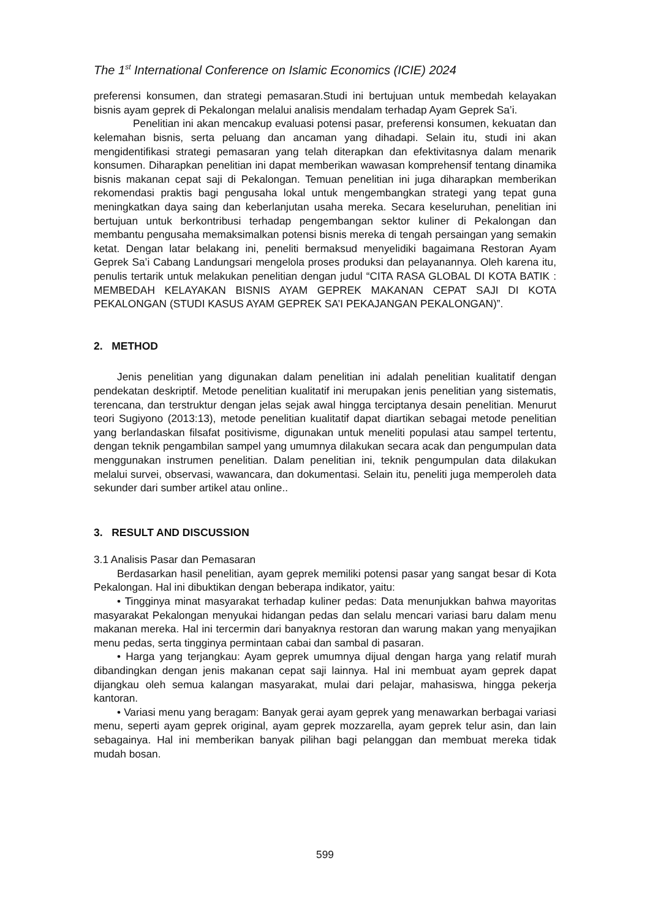The 1<sup>st</sup> International Conference on Islamic Economics (ICIE) 2024
preferensi konsumen, dan strategi pemasaran.Studi ini bertujuan untuk membedah kelayakan bisnis ayam geprek di Pekalongan melalui analisis mendalam terhadap Ayam Geprek Sa’i.
Penelitian ini akan mencakup evaluasi potensi pasar, preferensi konsumen, kekuatan dan kelemahan bisnis, serta peluang dan ancaman yang dihadapi. Selain itu, studi ini akan mengidentifikasi strategi pemasaran yang telah diterapkan dan efektivitasnya dalam menarik konsumen. Diharapkan penelitian ini dapat memberikan wawasan komprehensif tentang dinamika bisnis makanan cepat saji di Pekalongan. Temuan penelitian ini juga diharapkan memberikan rekomendasi praktis bagi pengusaha lokal untuk mengembangkan strategi yang tepat guna meningkatkan daya saing dan keberlanjutan usaha mereka. Secara keseluruhan, penelitian ini bertujuan untuk berkontribusi terhadap pengembangan sektor kuliner di Pekalongan dan membantu pengusaha memaksimalkan potensi bisnis mereka di tengah persaingan yang semakin ketat. Dengan latar belakang ini, peneliti bermaksud menyelidiki bagaimana Restoran Ayam Geprek Sa’i Cabang Landungsari mengelola proses produksi dan pelayanannya. Oleh karena itu, penulis tertarik untuk melakukan penelitian dengan judul “CITA RASA GLOBAL DI KOTA BATIK : MEMBEDAH KELAYAKAN BISNIS AYAM GEPREK MAKANAN CEPAT SAJI DI KOTA PEKALONGAN (STUDI KASUS AYAM GEPREK SA’I PEKAJANGAN PEKALONGAN)”.
2. METHOD
Jenis penelitian yang digunakan dalam penelitian ini adalah penelitian kualitatif dengan pendekatan deskriptif. Metode penelitian kualitatif ini merupakan jenis penelitian yang sistematis, terencana, dan terstruktur dengan jelas sejak awal hingga terciptanya desain penelitian. Menurut teori Sugiyono (2013:13), metode penelitian kualitatif dapat diartikan sebagai metode penelitian yang berlandaskan filsafat positivisme, digunakan untuk meneliti populasi atau sampel tertentu, dengan teknik pengambilan sampel yang umumnya dilakukan secara acak dan pengumpulan data menggunakan instrumen penelitian. Dalam penelitian ini, teknik pengumpulan data dilakukan melalui survei, observasi, wawancara, dan dokumentasi. Selain itu, peneliti juga memperoleh data sekunder dari sumber artikel atau online..
3. RESULT AND DISCUSSION
3.1 Analisis Pasar dan Pemasaran
Berdasarkan hasil penelitian, ayam geprek memiliki potensi pasar yang sangat besar di Kota Pekalongan. Hal ini dibuktikan dengan beberapa indikator, yaitu:
• Tingginya minat masyarakat terhadap kuliner pedas: Data menunjukkan bahwa mayoritas masyarakat Pekalongan menyukai hidangan pedas dan selalu mencari variasi baru dalam menu makanan mereka. Hal ini tercermin dari banyaknya restoran dan warung makan yang menyajikan menu pedas, serta tingginya permintaan cabai dan sambal di pasaran.
• Harga yang terjangkau: Ayam geprek umumnya dijual dengan harga yang relatif murah dibandingkan dengan jenis makanan cepat saji lainnya. Hal ini membuat ayam geprek dapat dijangkau oleh semua kalangan masyarakat, mulai dari pelajar, mahasiswa, hingga pekerja kantoran.
• Variasi menu yang beragam: Banyak gerai ayam geprek yang menawarkan berbagai variasi menu, seperti ayam geprek original, ayam geprek mozzarella, ayam geprek telur asin, dan lain sebagainya. Hal ini memberikan banyak pilihan bagi pelanggan dan membuat mereka tidak mudah bosan.
599